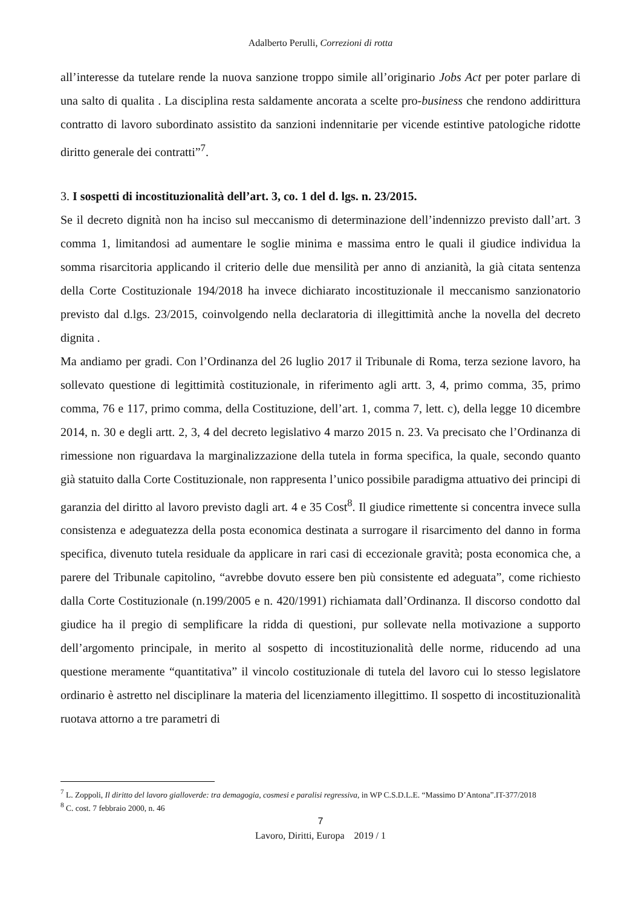Adalberto Perulli, Correzioni di rotta
all’interesse da tutelare rende la nuova sanzione troppo simile all’originario Jobs Act per poter parlare di una salto di qualita . La disciplina resta saldamente ancorata a scelte pro-business che rendono addirittura contratto di lavoro subordinato assistito da sanzioni indennitarie per vicende estintive patologiche ridotte diritto generale dei contratti”<sup>7</sup>.
3. I sospetti di incostituzionalità dell’art. 3, co. 1 del d. lgs. n. 23/2015.
Se il decreto dignità non ha inciso sul meccanismo di determinazione dell’indennizzo previsto dall’art. 3 comma 1, limitandosi ad aumentare le soglie minima e massima entro le quali il giudice individua la somma risarcitoria applicando il criterio delle due mensilità per anno di anzianità, la già citata sentenza della Corte Costituzionale 194/2018 ha invece dichiarato incostituzionale il meccanismo sanzionatorio previsto dal d.lgs. 23/2015, coinvolgendo nella declaratoria di illegittimità anche la novella del decreto dignita .
Ma andiamo per gradi. Con l’Ordinanza del 26 luglio 2017 il Tribunale di Roma, terza sezione lavoro, ha sollevato questione di legittimità costituzionale, in riferimento agli artt. 3, 4, primo comma, 35, primo comma, 76 e 117, primo comma, della Costituzione, dell’art. 1, comma 7, lett. c), della legge 10 dicembre 2014, n. 30 e degli artt. 2, 3, 4 del decreto legislativo 4 marzo 2015 n. 23. Va precisato che l’Ordinanza di rimessione non riguardava la marginalizzazione della tutela in forma specifica, la quale, secondo quanto già statuito dalla Corte Costituzionale, non rappresenta l’unico possibile paradigma attuativo dei principi di garanzia del diritto al lavoro previsto dagli art. 4 e 35 Cost<sup>8</sup>. Il giudice rimettente si concentra invece sulla consistenza e adeguatezza della posta economica destinata a surrogare il risarcimento del danno in forma specifica, divenuto tutela residuale da applicare in rari casi di eccezionale gravità; posta economica che, a parere del Tribunale capitolino, “avrebbe dovuto essere ben più consistente ed adeguata”, come richiesto dalla Corte Costituzionale (n.199/2005 e n. 420/1991) richiamata dall’Ordinanza. Il discorso condotto dal giudice ha il pregio di semplificare la ridda di questioni, pur sollevate nella motivazione a supporto dell’argomento principale, in merito al sospetto di incostituzionalità delle norme, riducendo ad una questione meramente “quantitativa” il vincolo costituzionale di tutela del lavoro cui lo stesso legislatore ordinario è astretto nel disciplinare la materia del licenziamento illegittimo. Il sospetto di incostituzionalità ruotava attorno a tre parametri di
<sup>7</sup> L. Zoppoli, Il diritto del lavoro gialloverde: tra demagogia, cosmesi e paralisi regressiva, in WP C.S.D.L.E. “Massimo D’Antona”.IT-377/2018
<sup>8</sup> C. cost. 7 febbraio 2000, n. 46
7
Lavoro, Diritti, Europa 2019 / 1